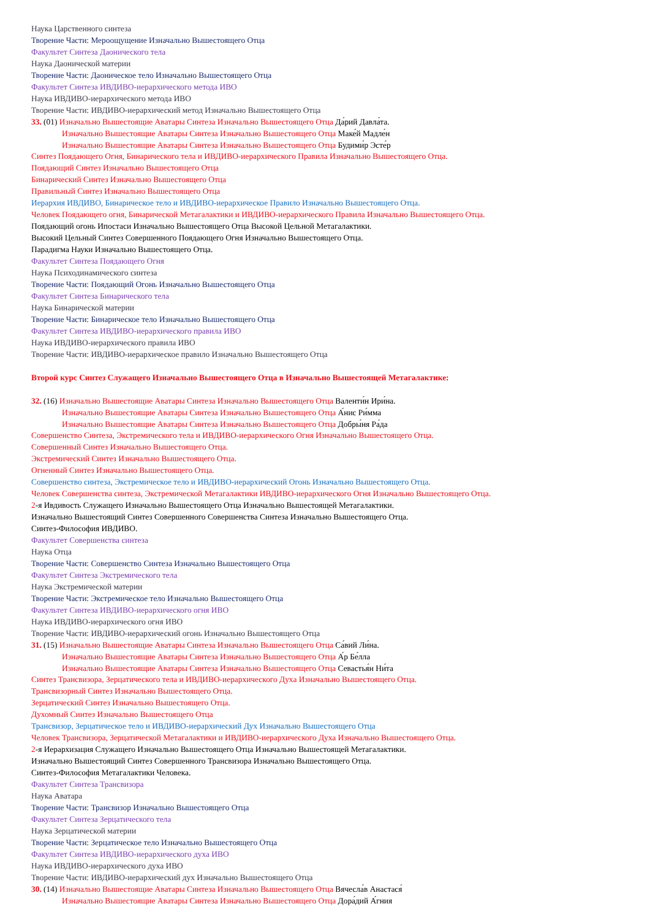Наука Царственного синтеза
Творение Части: Мероощущение Изначально Вышестоящего Отца
Факультет Синтеза Даонического тела
Наука Даонической материи
Творение Части: Даоническое тело Изначально Вышестоящего Отца
Факультет Синтеза ИВДИВО-иерархического метода ИВО
Наука ИВДИВО-иерархического метода ИВО
Творение Части: ИВДИВО-иерархический метод Изначально Вышестоящего Отца
33. (01) Изначально Вышестоящие Аватары Синтеза Изначально Вышестоящего Отца Да́рий Давла́та.
Изначально Вышестоящие Аватары Синтеза Изначально Вышестоящего Отца Маке́й Мадле́н
Изначально Вышестоящие Аватары Синтеза Изначально Вышестоящего Отца Будими́р Эсте́р
Синтез Поядающего Огня, Бинарического тела и ИВДИВО-иерархического Правила Изначально Вышестоящего Отца.
Поядающий Синтез Изначально Вышестоящего Отца
Бинарический Синтез Изначально Вышестоящего Отца
Правильный Синтез Изначально Вышестоящего Отца
Иерархия ИВДИВО, Бинарическое тело и ИВДИВО-иерархическое Правило Изначально Вышестоящего Отца.
Человек Поядающего огня, Бинарической Метагалактики и ИВДИВО-иерархического Правила Изначально Вышестоящего Отца.
Поядающий огонь Ипостаси Изначально Вышестоящего Отца Высокой Цельной Метагалактики.
Высокий Цельный Синтез Совершенного Поядающего Огня Изначально Вышестоящего Отца.
Парадигма Науки Изначально Вышестоящего Отца.
Факультет Синтеза Поядающего Огня
Наука Психодинамического синтеза
Творение Части: Поядающий Огонь Изначально Вышестоящего Отца
Факультет Синтеза Бинарического тела
Наука Бинарической материи
Творение Части: Бинарическое тело Изначально Вышестоящего Отца
Факультет Синтеза ИВДИВО-иерархического правила ИВО
Наука ИВДИВО-иерархического правила ИВО
Творение Части: ИВДИВО-иерархическое правило Изначально Вышестоящего Отца
Второй курс Синтез Служащего Изначально Вышестоящего Отца в Изначально Вышестоящей Метагалактике:
32. (16) Изначально Вышестоящие Аватары Синтеза Изначально Вышестоящего Отца Валенти́н Ири́на.
Изначально Вышестоящие Аватары Синтеза Изначально Вышестоящего Отца А́нис Ри́мма
Изначально Вышестоящие Аватары Синтеза Изначально Вышестоящего Отца Добры́ня Ра́да
Совершенство Синтеза, Экстремического тела и ИВДИВО-иерархического Огня Изначально Вышестоящего Отца.
Совершенный Синтез Изначально Вышестоящего Отца.
Экстремический Синтез Изначально Вышестоящего Отца.
Огненный Синтез Изначально Вышестоящего Отца.
Совершенство синтеза, Экстремическое тело и ИВДИВО-иерархический Огонь Изначально Вышестоящего Отца.
Человек Совершенства синтеза, Экстремической Метагалактики ИВДИВО-иерархического Огня Изначально Вышестоящего Отца.
2-я Ивдивость Служащего Изначально Вышестоящего Отца Изначально Вышестоящей Метагалактики.
Изначально Вышестоящий Синтез Совершенного Совершенства Синтеза Изначально Вышестоящего Отца.
Синтез-Философия ИВДИВО.
Факультет Совершенства синтеза
Наука Отца
Творение Части: Совершенство Синтеза Изначально Вышестоящего Отца
Факультет Синтеза Экстремического тела
Наука Экстремической материи
Творение Части: Экстремическое тело Изначально Вышестоящего Отца
Факультет Синтеза ИВДИВО-иерархического огня ИВО
Наука ИВДИВО-иерархического огня ИВО
Творение Части: ИВДИВО-иерархический огонь Изначально Вышестоящего Отца
31. (15) Изначально Вышестоящие Аватары Синтеза Изначально Вышестоящего Отца Са́вий Ли́на.
Изначально Вышестоящие Аватары Синтеза Изначально Вышестоящего Отца А́р Бе́лла
Изначально Вышестоящие Аватары Синтеза Изначально Вышестоящего Отца Севастья́н Ни́та
Синтез Трансвизора, Зерцатического тела и ИВДИВО-иерархического Духа Изначально Вышестоящего Отца.
Трансвизорный Синтез Изначально Вышестоящего Отца.
Зерцатический Синтез Изначально Вышестоящего Отца.
Духомный Синтез Изначально Вышестоящего Отца
Трансвизор, Зерцатическое тело и ИВДИВО-иерархический Дух Изначально Вышестоящего Отца
Человек Трансвизора, Зерцатической Метагалактики и ИВДИВО-иерархического Духа Изначально Вышестоящего Отца.
2-я Иерархизация Служащего Изначально Вышестоящего Отца Изначально Вышестоящей Метагалактики.
Изначально Вышестоящий Синтез Совершенного Трансвизора Изначально Вышестоящего Отца.
Синтез-Философия Метагалактики Человека.
Факультет Синтеза Трансвизора
Наука Аватара
Творение Части: Трансвизор Изначально Вышестоящего Отца
Факультет Синтеза Зерцатического тела
Наука Зерцатической материи
Творение Части: Зерцатическое тело Изначально Вышестоящего Отца
Факультет Синтеза ИВДИВО-иерархического духа ИВО
Наука ИВДИВО-иерархического духа ИВО
Творение Части: ИВДИВО-иерархический дух Изначально Вышестоящего Отца
30. (14) Изначально Вышестоящие Аватары Синтеза Изначально Вышестоящего Отца Вячесла́в Анастася́
Изначально Вышестоящие Аватары Синтеза Изначально Вышестоящего Отца Дора́дий А́гния